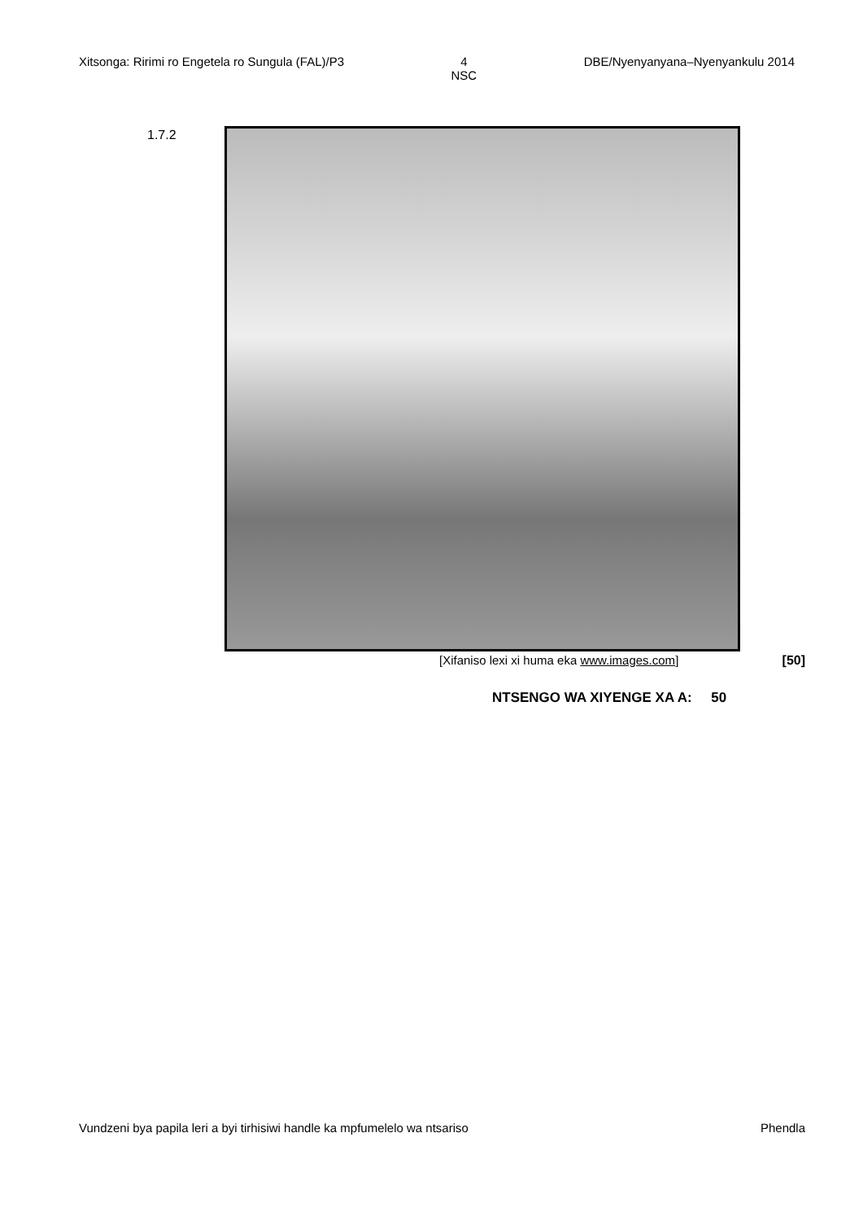Xitsonga: Ririmi ro Engetela ro Sungula (FAL)/P3 4
NSC DBE/Nyenyanyana–Nyenyankulu 2014
1.7.2
[Xifaniso lexi xi huma eka www.images.com] [50]
NTSENGO WA XIYENGE XA A: 50
Vundzeni bya papila leri a byi tirhisiwi handle ka mpfumelelo wa ntsariso Phendla